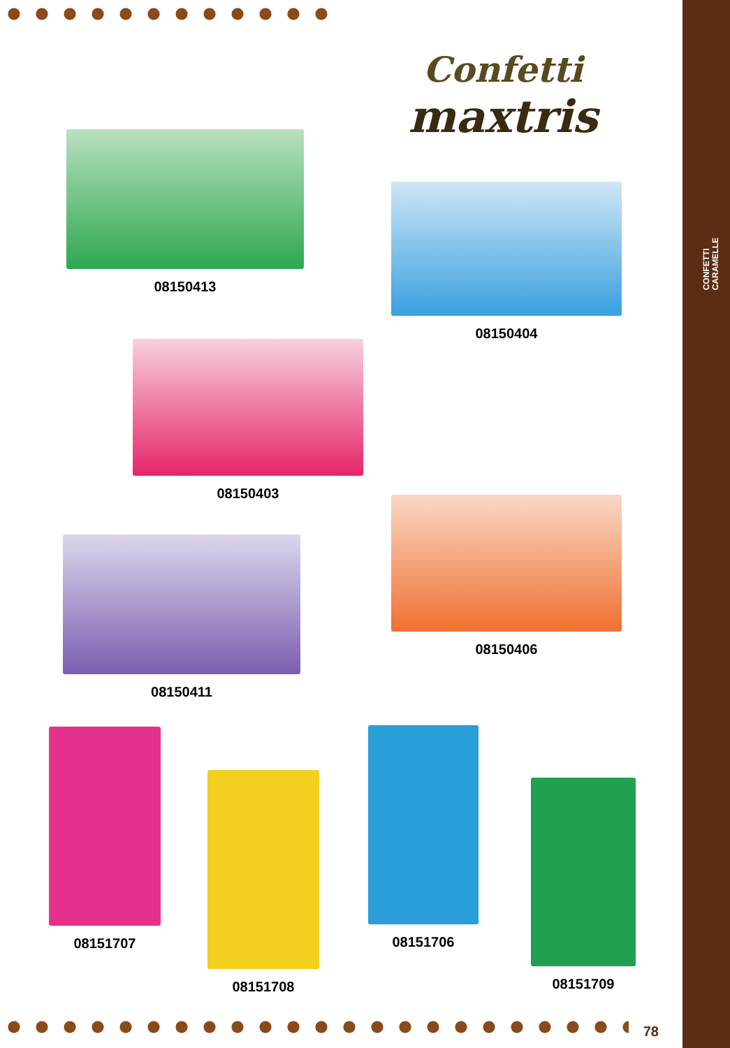CONFETTI
CARAMELLE
Confetti
maxtris
08150413
08150404
08150403
08150406
08150411
08151707
08151708
08151706
08151709
78